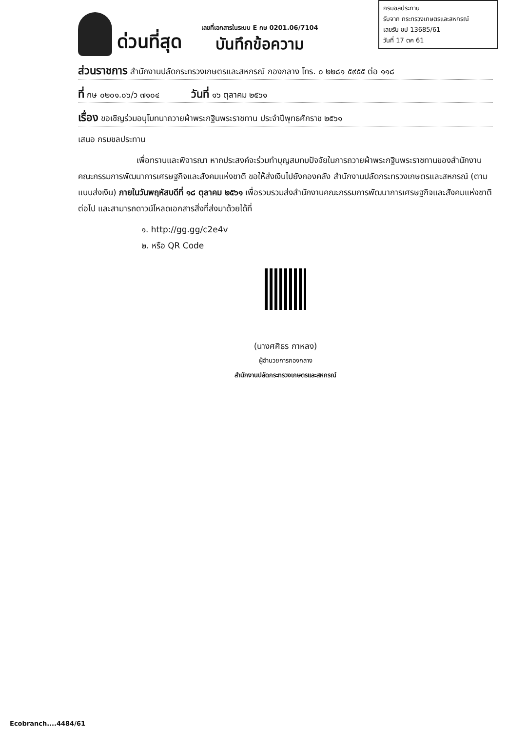กรมชลประทาน
รับจาก กระทรวงเกษตรและสหกรณ์
เลขรับ ชป 13685/61
วันที่ 17 ตค 61
ด่วนที่สุด
เลขที่เอกสารในระบบ E กษ 0201.06/7104
บันทึกข้อความ
ส่วนราชการ สำนักงานปลัดกระทรวงเกษตรและสหกรณ์ กองกลาง โทร. ๐ ๒๒๘๑ ๕๙๕๕ ต่อ ๑๑๘
ที่ กษ ๐๒๐๑.๐๖/ว ๗๑๐๔ วันที่ ๑๖ ตุลาคม ๒๕๖๑
เรื่อง ขอเชิญร่วมอนุโมทนาถวายผ้าพระกฐินพระราชทาน ประจำปีพุทธศักราช ๒๕๖๑
เสนอ กรมชลประทาน
เพื่อทราบและพิจารณา หากประสงค์จะร่วมทำบุญสมทบปัจจัยในการถวายผ้าพระกฐินพระราชทานของสำนักงานคณะกรรมการพัฒนาการเศรษฐกิจและสังคมแห่งชาติ ขอให้ส่งเงินไปยังกองคลัง สำนักงานปลัดกระทรวงเกษตรและสหกรณ์ (ตามแบบส่งเงิน) ภายในวันพฤหัสบดีที่ ๑๘ ตุลาคม ๒๕๖๑ เพื่อรวบรวมส่งสำนักงานคณะกรรมการพัฒนาการเศรษฐกิจและสังคมแห่งชาติต่อไป และสามารถดาวน์โหลดเอกสารสิ่งที่ส่งมาด้วยได้ที่
๑. http://gg.gg/c2e4v
๒. หรือ QR Code
(นางศศิธร กาหลง)
ผู้อำนวยการกองกลาง
สำนักงานปลัดกระทรวงเกษตรและสหกรณ์
Ecobranch....4484/61